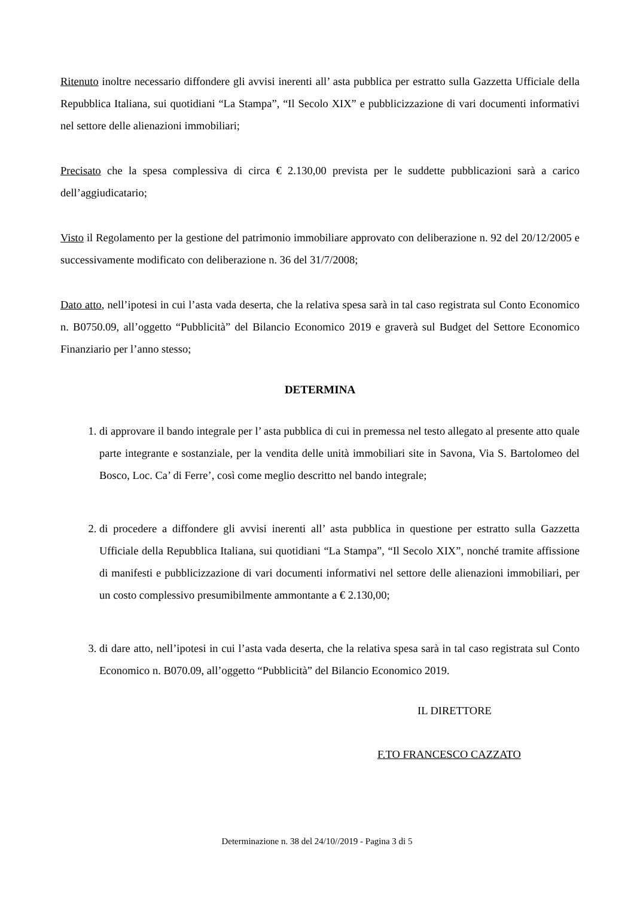Ritenuto inoltre necessario diffondere gli avvisi inerenti all’ asta pubblica per estratto sulla Gazzetta Ufficiale della Repubblica Italiana, sui quotidiani “La Stampa”, “Il Secolo XIX” e pubblicizzazione di vari documenti informativi nel settore delle alienazioni immobiliari;
Precisato che la spesa complessiva di circa € 2.130,00 prevista per le suddette pubblicazioni sarà a carico dell’aggiudicatario;
Visto il Regolamento per la gestione del patrimonio immobiliare approvato con deliberazione n. 92 del 20/12/2005 e successivamente modificato con deliberazione n. 36 del 31/7/2008;
Dato atto, nell’ipotesi in cui l’asta vada deserta, che la relativa spesa sarà in tal caso registrata sul Conto Economico n. B0750.09, all’oggetto “Pubblicità” del Bilancio Economico 2019 e graverà sul Budget del Settore Economico Finanziario per l’anno stesso;
DETERMINA
1. di approvare il bando integrale per l’ asta pubblica di cui in premessa nel testo allegato al presente atto quale parte integrante e sostanziale, per la vendita delle unità immobiliari site in Savona, Via S. Bartolomeo del Bosco, Loc. Ca’ di Ferre’, così come meglio descritto nel bando integrale;
2. di procedere a diffondere gli avvisi inerenti all’ asta pubblica in questione per estratto sulla Gazzetta Ufficiale della Repubblica Italiana, sui quotidiani “La Stampa”, “Il Secolo XIX”, nonché tramite affissione di manifesti e pubblicizzazione di vari documenti informativi nel settore delle alienazioni immobiliari, per un costo complessivo presumibilmente ammontante a € 2.130,00;
3. di dare atto, nell’ipotesi in cui l’asta vada deserta, che la relativa spesa sarà in tal caso registrata sul Conto Economico n. B070.09, all’oggetto “Pubblicità” del Bilancio Economico 2019.
IL DIRETTORE
F.TO FRANCESCO CAZZATO
Determinazione n. 38 del 24/10//2019 - Pagina 3 di 5